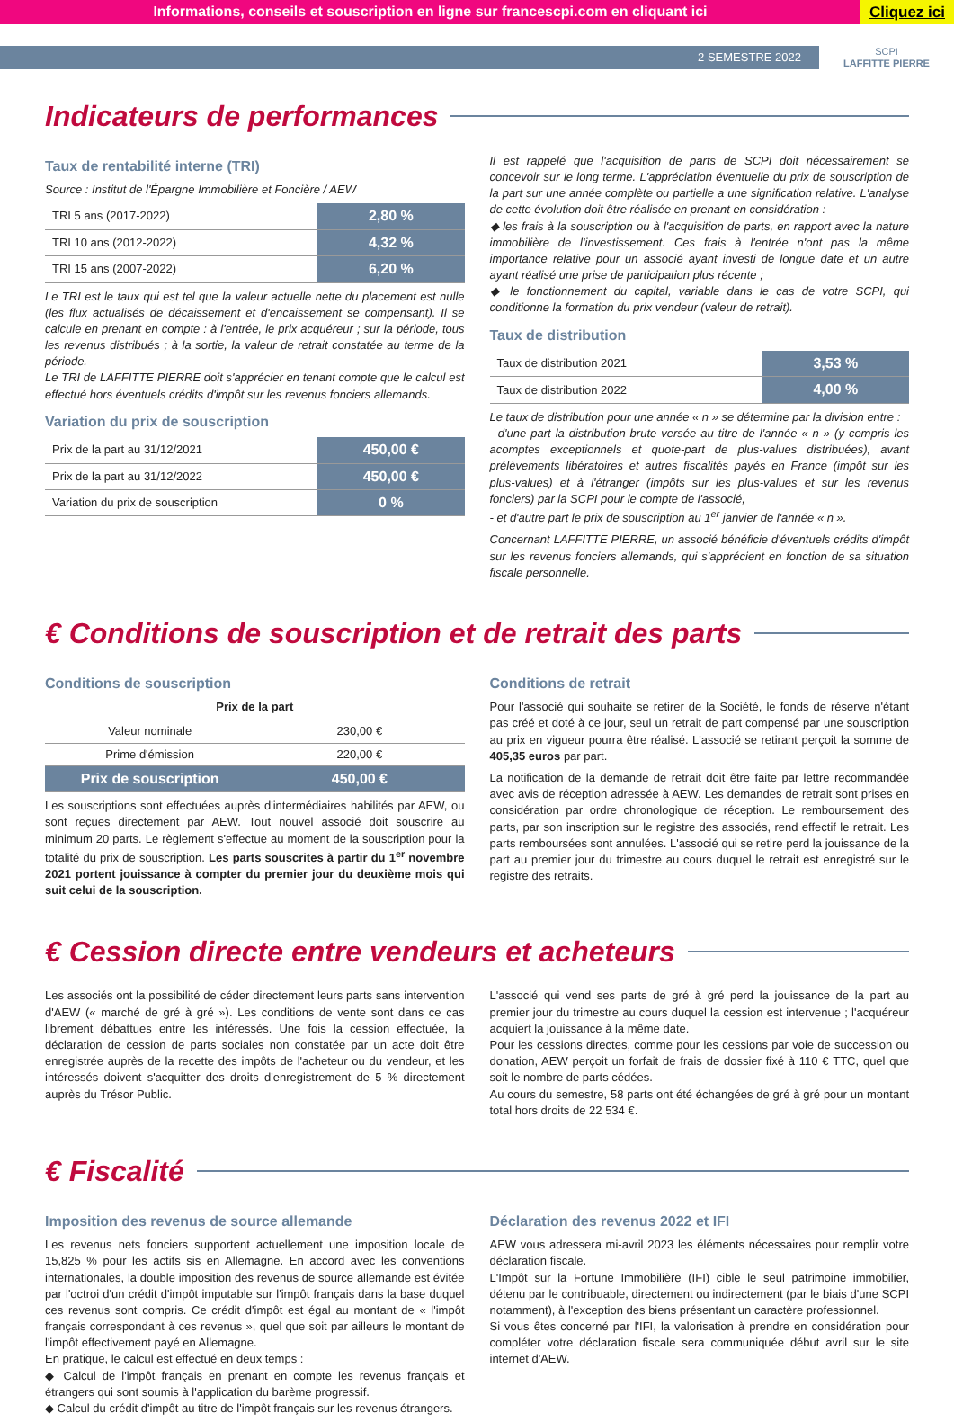Informations, conseils et souscription en ligne sur francescpi.com en cliquant ici Cliquez ici
2 SEMESTRE 2022
SCPI
LAFFITTE PIERRE
Indicateurs de performances
Taux de rentabilité interne (TRI)
Source : Institut de l'Épargne Immobilière et Foncière / AEW
| TRI 5 ans (2017-2022) | 2,80 % |
| TRI 10 ans (2012-2022) | 4,32 % |
| TRI 15 ans (2007-2022) | 6,20 % |
Le TRI est le taux qui est tel que la valeur actuelle nette du placement est nulle (les flux actualisés de décaissement et d'encaissement se compensant). Il se calcule en prenant en compte : à l'entrée, le prix acquéreur ; sur la période, tous les revenus distribués ; à la sortie, la valeur de retrait constatée au terme de la période.
Le TRI de LAFFITTE PIERRE doit s'apprécier en tenant compte que le calcul est effectué hors éventuels crédits d'impôt sur les revenus fonciers allemands.
Variation du prix de souscription
| Prix de la part au 31/12/2021 | 450,00 € |
| Prix de la part au 31/12/2022 | 450,00 € |
| Variation du prix de souscription | 0 % |
Il est rappelé que l'acquisition de parts de SCPI doit nécessairement se concevoir sur le long terme. L'appréciation éventuelle du prix de souscription de la part sur une année complète ou partielle a une signification relative. L'analyse de cette évolution doit être réalisée en prenant en considération :
◆ les frais à la souscription ou à l'acquisition de parts, en rapport avec la nature immobilière de l'investissement. Ces frais à l'entrée n'ont pas la même importance relative pour un associé ayant investi de longue date et un autre ayant réalisé une prise de participation plus récente ;
◆ le fonctionnement du capital, variable dans le cas de votre SCPI, qui conditionne la formation du prix vendeur (valeur de retrait).
Taux de distribution
| Taux de distribution 2021 | 3,53 % |
| Taux de distribution 2022 | 4,00 % |
Le taux de distribution pour une année « n » se détermine par la division entre :
- d'une part la distribution brute versée au titre de l'année « n » (y compris les acomptes exceptionnels et quote-part de plus-values distribuées), avant prélèvements libératoires et autres fiscalités payés en France (impôt sur les plus-values) et à l'étranger (impôts sur les plus-values et sur les revenus fonciers) par la SCPI pour le compte de l'associé,
- et d'autre part le prix de souscription au 1<sup>er</sup> janvier de l'année « n ».
Concernant LAFFITTE PIERRE, un associé bénéficie d'éventuels crédits d'impôt sur les revenus fonciers allemands, qui s'apprécient en fonction de sa situation fiscale personnelle.
€ Conditions de souscription et de retrait des parts
Conditions de souscription
Prix de la part
| Valeur nominale | 230,00 € |
| Prime d'émission | 220,00 € |
| Prix de souscription | 450,00 € |
Les souscriptions sont effectuées auprès d'intermédiaires habilités par AEW, ou sont reçues directement par AEW. Tout nouvel associé doit souscrire au minimum 20 parts. Le règlement s'effectue au moment de la souscription pour la totalité du prix de souscription. Les parts souscrites à partir du 1<sup>er</sup> novembre 2021 portent jouissance à compter du premier jour du deuxième mois qui suit celui de la souscription.
Conditions de retrait
Pour l'associé qui souhaite se retirer de la Société, le fonds de réserve n'étant pas créé et doté à ce jour, seul un retrait de part compensé par une souscription au prix en vigueur pourra être réalisé. L'associé se retirant perçoit la somme de 405,35 euros par part.
La notification de la demande de retrait doit être faite par lettre recommandée avec avis de réception adressée à AEW. Les demandes de retrait sont prises en considération par ordre chronologique de réception. Le remboursement des parts, par son inscription sur le registre des associés, rend effectif le retrait. Les parts remboursées sont annulées. L'associé qui se retire perd la jouissance de la part au premier jour du trimestre au cours duquel le retrait est enregistré sur le registre des retraits.
€ Cession directe entre vendeurs et acheteurs
Les associés ont la possibilité de céder directement leurs parts sans intervention d'AEW (« marché de gré à gré »). Les conditions de vente sont dans ce cas librement débattues entre les intéressés. Une fois la cession effectuée, la déclaration de cession de parts sociales non constatée par un acte doit être enregistrée auprès de la recette des impôts de l'acheteur ou du vendeur, et les intéressés doivent s'acquitter des droits d'enregistrement de 5 % directement auprès du Trésor Public.
L'associé qui vend ses parts de gré à gré perd la jouissance de la part au premier jour du trimestre au cours duquel la cession est intervenue ; l'acquéreur acquiert la jouissance à la même date.
Pour les cessions directes, comme pour les cessions par voie de succession ou donation, AEW perçoit un forfait de frais de dossier fixé à 110 € TTC, quel que soit le nombre de parts cédées.
Au cours du semestre, 58 parts ont été échangées de gré à gré pour un montant total hors droits de 22 534 €.
€ Fiscalité
Imposition des revenus de source allemande
Les revenus nets fonciers supportent actuellement une imposition locale de 15,825 % pour les actifs sis en Allemagne. En accord avec les conventions internationales, la double imposition des revenus de source allemande est évitée par l'octroi d'un crédit d'impôt imputable sur l'impôt français dans la base duquel ces revenus sont compris. Ce crédit d'impôt est égal au montant de « l'impôt français correspondant à ces revenus », quel que soit par ailleurs le montant de l'impôt effectivement payé en Allemagne.
En pratique, le calcul est effectué en deux temps :
◆ Calcul de l'impôt français en prenant en compte les revenus français et étrangers qui sont soumis à l'application du barème progressif.
◆ Calcul du crédit d'impôt au titre de l'impôt français sur les revenus étrangers.
Déclaration des revenus 2022 et IFI
AEW vous adressera mi-avril 2023 les éléments nécessaires pour remplir votre déclaration fiscale.
L'Impôt sur la Fortune Immobilière (IFI) cible le seul patrimoine immobilier, détenu par le contribuable, directement ou indirectement (par le biais d'une SCPI notamment), à l'exception des biens présentant un caractère professionnel.
Si vous êtes concerné par l'IFI, la valorisation à prendre en considération pour compléter votre déclaration fiscale sera communiquée début avril sur le site internet d'AEW.